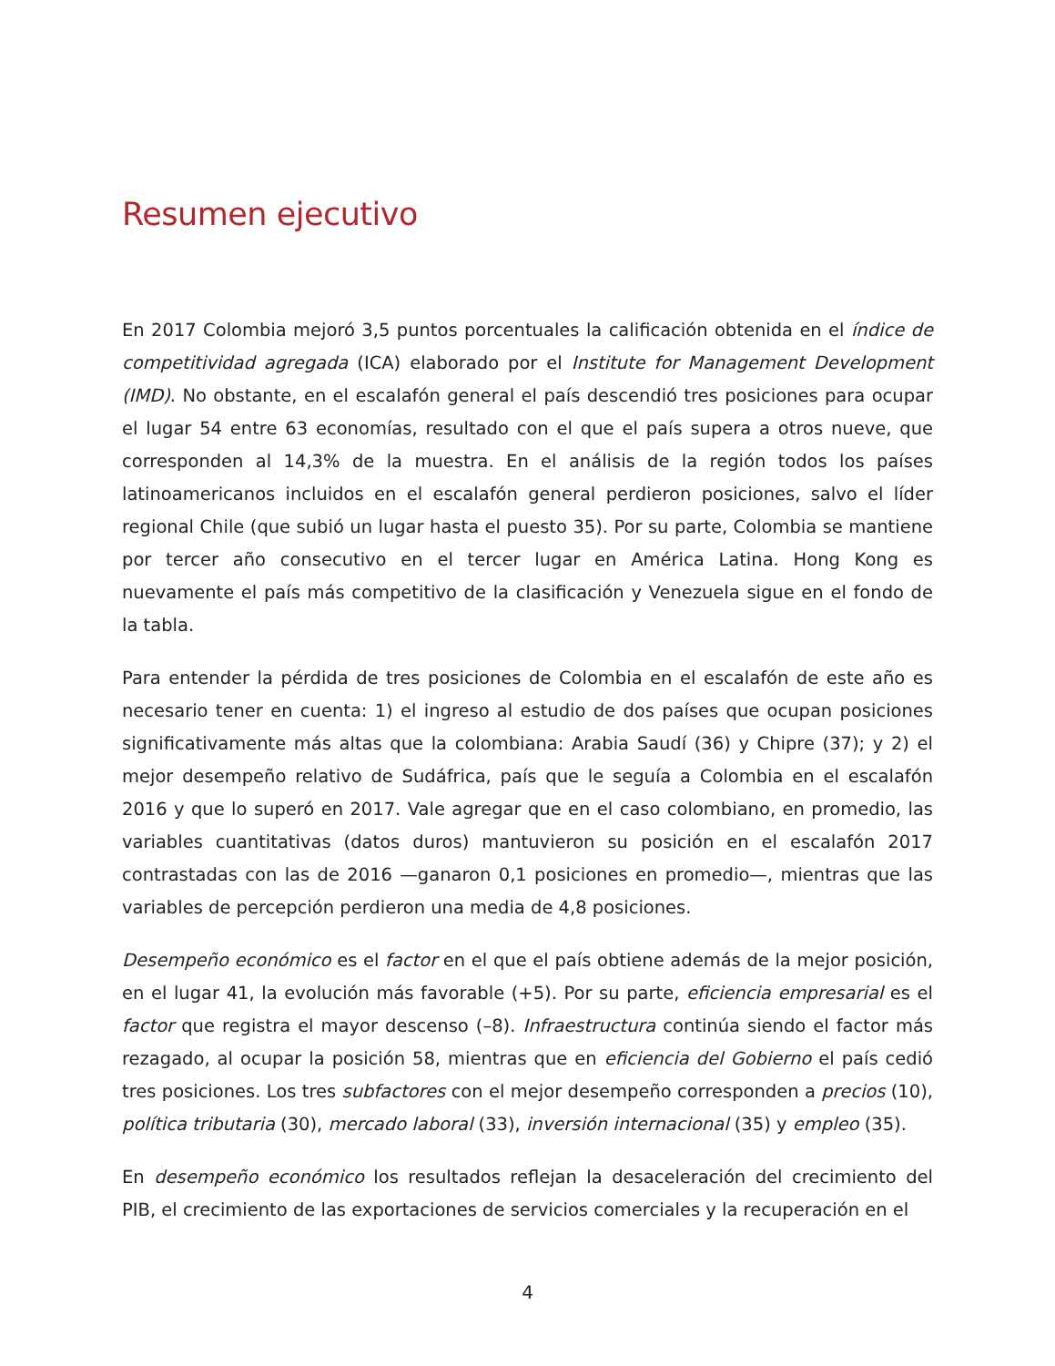Resumen ejecutivo
En 2017 Colombia mejoró 3,5 puntos porcentuales la calificación obtenida en el índice de competitividad agregada (ICA) elaborado por el Institute for Management Development (IMD). No obstante, en el escalafón general el país descendió tres posiciones para ocupar el lugar 54 entre 63 economías, resultado con el que el país supera a otros nueve, que corresponden al 14,3% de la muestra. En el análisis de la región todos los países latinoamericanos incluidos en el escalafón general perdieron posiciones, salvo el líder regional Chile (que subió un lugar hasta el puesto 35). Por su parte, Colombia se mantiene por tercer año consecutivo en el tercer lugar en América Latina. Hong Kong es nuevamente el país más competitivo de la clasificación y Venezuela sigue en el fondo de la tabla.
Para entender la pérdida de tres posiciones de Colombia en el escalafón de este año es necesario tener en cuenta: 1) el ingreso al estudio de dos países que ocupan posiciones significativamente más altas que la colombiana: Arabia Saudí (36) y Chipre (37); y 2) el mejor desempeño relativo de Sudáfrica, país que le seguía a Colombia en el escalafón 2016 y que lo superó en 2017. Vale agregar que en el caso colombiano, en promedio, las variables cuantitativas (datos duros) mantuvieron su posición en el escalafón 2017 contrastadas con las de 2016 —ganaron 0,1 posiciones en promedio—, mientras que las variables de percepción perdieron una media de 4,8 posiciones.
Desempeño económico es el factor en el que el país obtiene además de la mejor posición, en el lugar 41, la evolución más favorable (+5). Por su parte, eficiencia empresarial es el factor que registra el mayor descenso (–8). Infraestructura continúa siendo el factor más rezagado, al ocupar la posición 58, mientras que en eficiencia del Gobierno el país cedió tres posiciones. Los tres subfactores con el mejor desempeño corresponden a precios (10), política tributaria (30), mercado laboral (33), inversión internacional (35) y empleo (35).
En desempeño económico los resultados reflejan la desaceleración del crecimiento del PIB, el crecimiento de las exportaciones de servicios comerciales y la recuperación en el
4